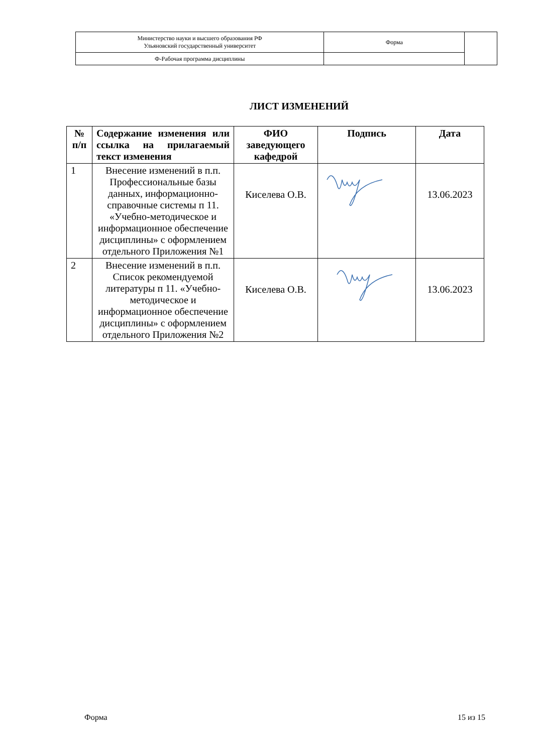| Министерство науки и высшего образования РФ Ульяновский государственный университет | Форма | |
| Ф-Рабочая программа дисциплины | | |
ЛИСТ ИЗМЕНЕНИЙ
| № п/п | Содержание изменения или ссылка на прилагаемый текст изменения | ФИО заведующего кафедрой | Подпись | Дата |
| --- | --- | --- | --- | --- |
| 1 | Внесение изменений в п.п. Профессиональные базы данных, информационно-справочные системы п 11. «Учебно-методическое и информационное обеспечение дисциплины» с оформлением отдельного Приложения №1 | Киселева О.В. | | 13.06.2023 |
| 2 | Внесение изменений в п.п. Список рекомендуемой литературы п 11. «Учебно-методическое и информационное обеспечение дисциплины» с оформлением отдельного Приложения №2 | Киселева О.В. | | 13.06.2023 |
Форма 15 из 15